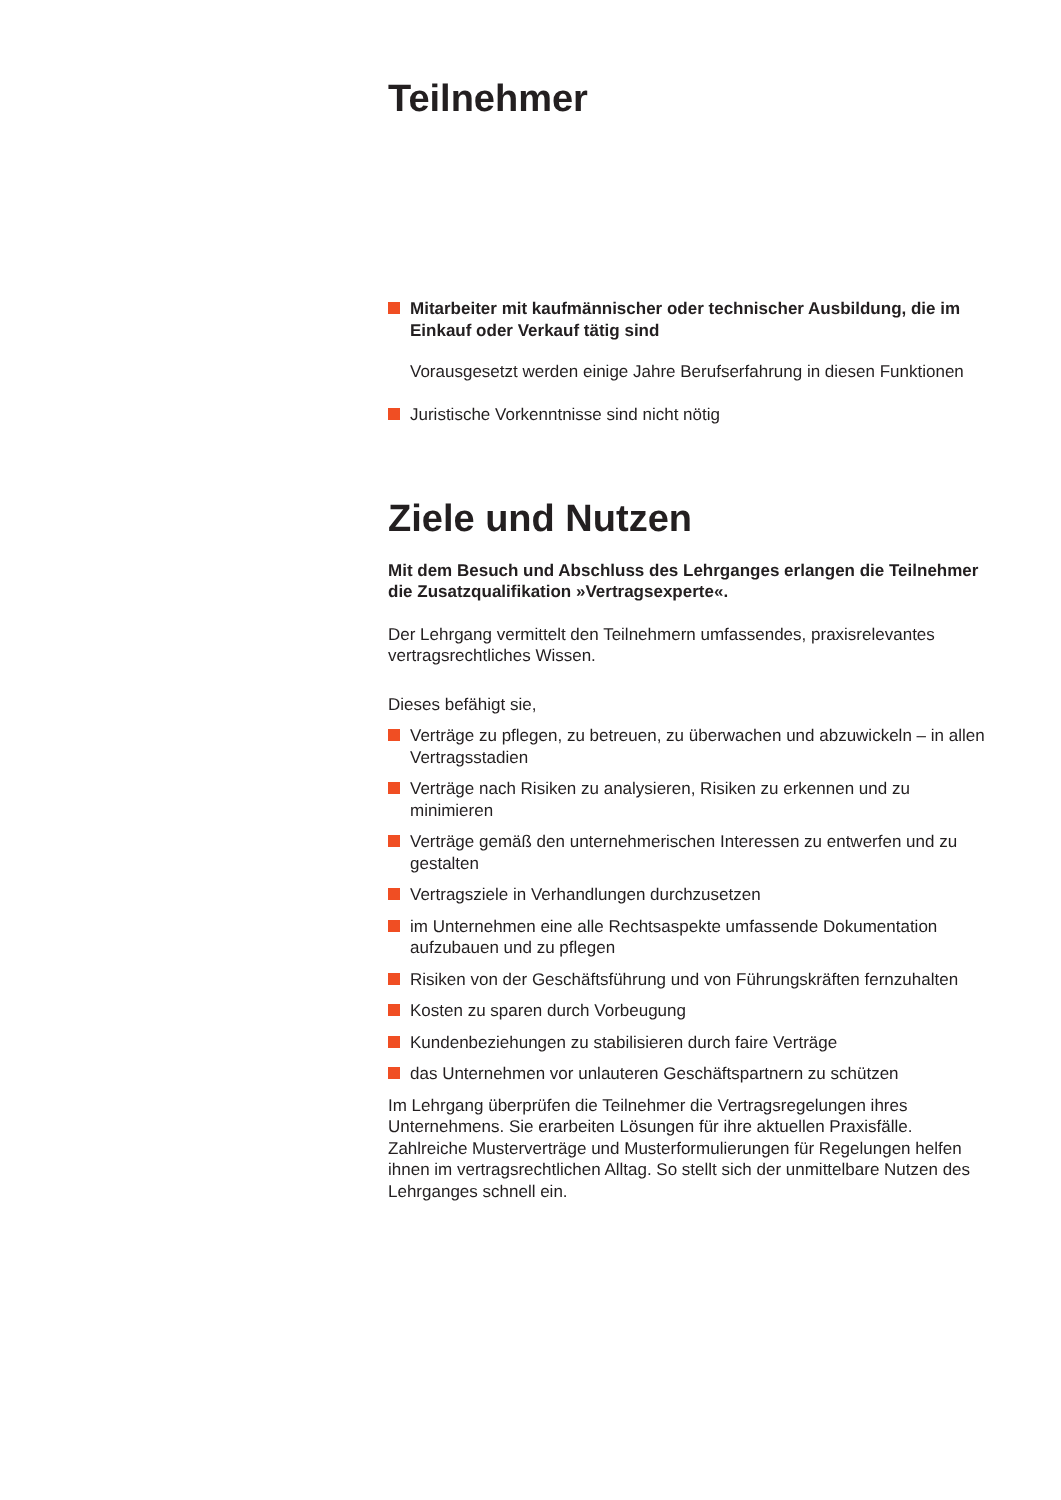Teilnehmer
Mitarbeiter mit kaufmännischer oder technischer Ausbildung, die im Einkauf oder Verkauf tätig sind
Vorausgesetzt werden einige Jahre Berufserfahrung in diesen Funktionen
Juristische Vorkenntnisse sind nicht nötig
Ziele und Nutzen
Mit dem Besuch und Abschluss des Lehrganges erlangen die Teilnehmer die Zusatzqualifikation »Vertragsexperte«.
Der Lehrgang vermittelt den Teilnehmern umfassendes, praxisrelevantes vertragsrechtliches Wissen.
Dieses befähigt sie,
Verträge zu pflegen, zu betreuen, zu überwachen und abzuwickeln – in allen Vertragsstadien
Verträge nach Risiken zu analysieren, Risiken zu erkennen und zu minimieren
Verträge gemäß den unternehmerischen Interessen zu entwerfen und zu gestalten
Vertragsziele in Verhandlungen durchzusetzen
im Unternehmen eine alle Rechtsaspekte umfassende Dokumentation aufzubauen und zu pflegen
Risiken von der Geschäftsführung und von Führungskräften fernzuhalten
Kosten zu sparen durch Vorbeugung
Kundenbeziehungen zu stabilisieren durch faire Verträge
das Unternehmen vor unlauteren Geschäftspartnern zu schützen
Im Lehrgang überprüfen die Teilnehmer die Vertragsregelungen ihres Unternehmens. Sie erarbeiten Lösungen für ihre aktuellen Praxisfälle. Zahlreiche Musterverträge und Musterformulierungen für Regelungen helfen ihnen im vertragsrechtlichen Alltag. So stellt sich der unmittelbare Nutzen des Lehrganges schnell ein.